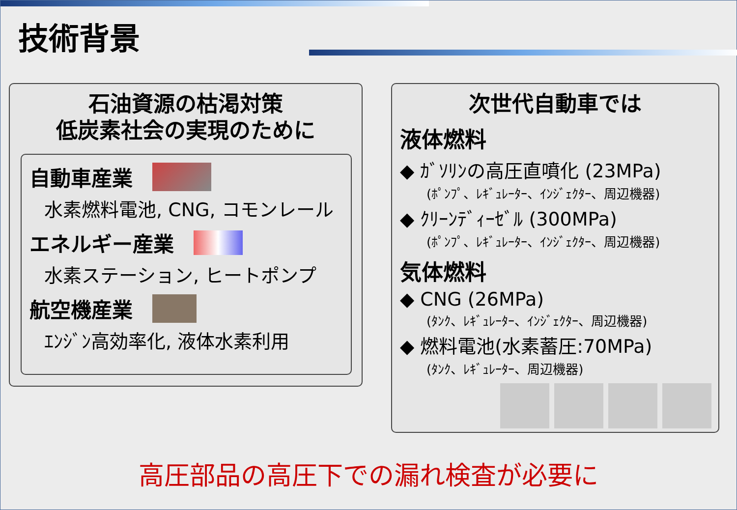技術背景
石油資源の枯渇対策
低炭素社会の実現のために
自動車産業
水素燃料電池, CNG, コモンレール
エネルギー産業
水素ステーション, ヒートポンプ
航空機産業
ｴﾝｼﾞﾝ高効率化, 液体水素利用
次世代自動車では
液体燃料
◆ ｶﾞｿﾘﾝの高圧直噴化 (23MPa)
(ﾎﾟﾝﾌﾟ、ﾚｷﾞｭﾚｰﾀｰ、ｲﾝｼﾞｪｸﾀｰ、周辺機器)
◆ ｸﾘｰﾝﾃﾞｨｰｾﾞﾙ (300MPa)
(ﾎﾟﾝﾌﾟ、ﾚｷﾞｭﾚｰﾀｰ、ｲﾝｼﾞｪｸﾀｰ、周辺機器)
気体燃料
◆ CNG (26MPa)
(ﾀﾝｸ、ﾚｷﾞｭﾚｰﾀｰ、ｲﾝｼﾞｪｸﾀｰ、周辺機器)
◆ 燃料電池(水素蓄圧:70MPa)
(ﾀﾝｸ、ﾚｷﾞｭﾚｰﾀｰ、周辺機器)
高圧部品の高圧下での漏れ検査が必要に